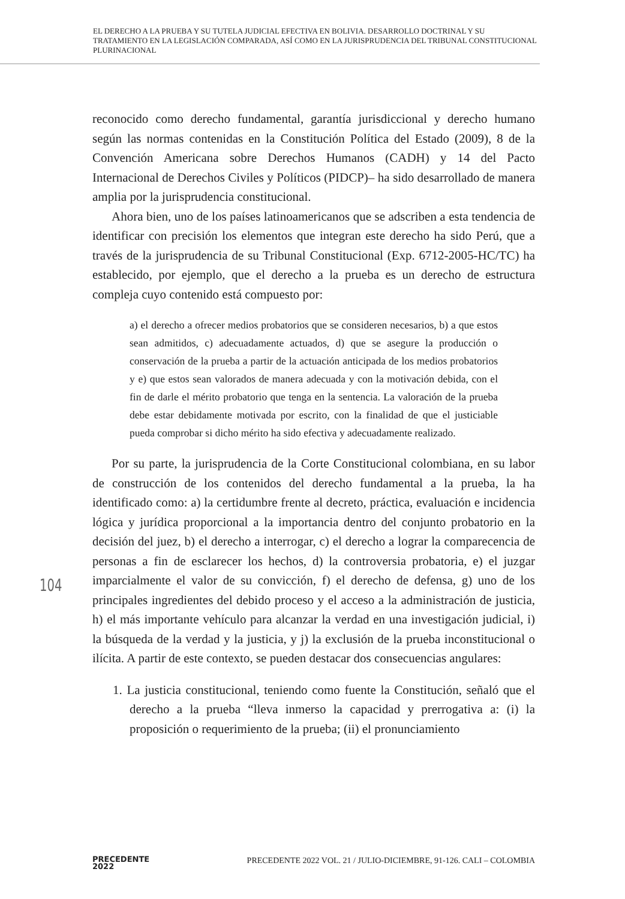EL DERECHO A LA PRUEBA Y SU TUTELA JUDICIAL EFECTIVA EN BOLIVIA. DESARROLLO DOCTRINAL Y SU TRATAMIENTO EN LA LEGISLACIÓN COMPARADA, ASÍ COMO EN LA JURISPRUDENCIA DEL TRIBUNAL CONSTITUCIONAL PLURINACIONAL
reconocido como derecho fundamental, garantía jurisdiccional y derecho humano según las normas contenidas en la Constitución Política del Estado (2009), 8 de la Convención Americana sobre Derechos Humanos (CADH) y 14 del Pacto Internacional de Derechos Civiles y Políticos (PIDCP)– ha sido desarrollado de manera amplia por la jurisprudencia constitucional.
Ahora bien, uno de los países latinoamericanos que se adscriben a esta tendencia de identificar con precisión los elementos que integran este derecho ha sido Perú, que a través de la jurisprudencia de su Tribunal Constitucional (Exp. 6712-2005-HC/TC) ha establecido, por ejemplo, que el derecho a la prueba es un derecho de estructura compleja cuyo contenido está compuesto por:
a) el derecho a ofrecer medios probatorios que se consideren necesarios, b) a que estos sean admitidos, c) adecuadamente actuados, d) que se asegure la producción o conservación de la prueba a partir de la actuación anticipada de los medios probatorios y e) que estos sean valorados de manera adecuada y con la motivación debida, con el fin de darle el mérito probatorio que tenga en la sentencia. La valoración de la prueba debe estar debidamente motivada por escrito, con la finalidad de que el justiciable pueda comprobar si dicho mérito ha sido efectiva y adecuadamente realizado.
Por su parte, la jurisprudencia de la Corte Constitucional colombiana, en su labor de construcción de los contenidos del derecho fundamental a la prueba, la ha identificado como: a) la certidumbre frente al decreto, práctica, evaluación e incidencia lógica y jurídica proporcional a la importancia dentro del conjunto probatorio en la decisión del juez, b) el derecho a interrogar, c) el derecho a lograr la comparecencia de personas a fin de esclarecer los hechos, d) la controversia probatoria, e) el juzgar imparcialmente el valor de su convicción, f) el derecho de defensa, g) uno de los principales ingredientes del debido proceso y el acceso a la administración de justicia, h) el más importante vehículo para alcanzar la verdad en una investigación judicial, i) la búsqueda de la verdad y la justicia, y j) la exclusión de la prueba inconstitucional o ilícita. A partir de este contexto, se pueden destacar dos consecuencias angulares:
1. La justicia constitucional, teniendo como fuente la Constitución, señaló que el derecho a la prueba “lleva inmerso la capacidad y prerrogativa a: (i) la proposición o requerimiento de la prueba; (ii) el pronunciamiento
104
PRECEDENTE
2022
PRECEDENTE 2022 VOL. 21 / JULIO-DICIEMBRE, 91-126. CALI – COLOMBIA